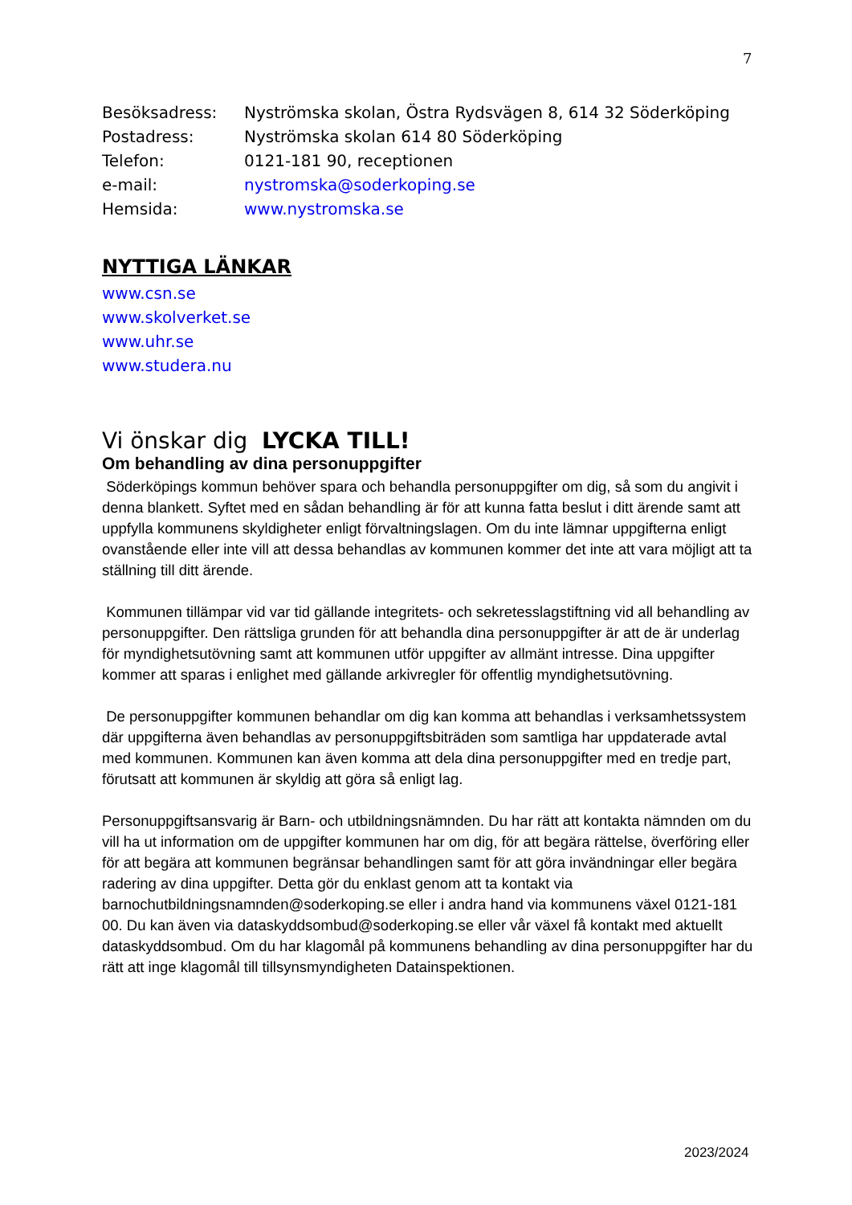7
| Besöksadress: | Nyströmska skolan, Östra Rydsvägen 8, 614 32 Söderköping |
| Postadress: | Nyströmska skolan 614 80 Söderköping |
| Telefon: | 0121-181 90, receptionen |
| e-mail: | nystromska@soderkoping.se |
| Hemsida: | www.nystromska.se |
NYTTIGA LÄNKAR
www.csn.se
www.skolverket.se
www.uhr.se
www.studera.nu
Vi önskar dig LYCKA TILL!
Om behandling av dina personuppgifter
Söderköpings kommun behöver spara och behandla personuppgifter om dig, så som du angivit i denna blankett. Syftet med en sådan behandling är för att kunna fatta beslut i ditt ärende samt att uppfylla kommunens skyldigheter enligt förvaltningslagen. Om du inte lämnar uppgifterna enligt ovanstående eller inte vill att dessa behandlas av kommunen kommer det inte att vara möjligt att ta ställning till ditt ärende.
Kommunen tillämpar vid var tid gällande integritets- och sekretesslagstiftning vid all behandling av personuppgifter. Den rättsliga grunden för att behandla dina personuppgifter är att de är underlag för myndighetsutövning samt att kommunen utför uppgifter av allmänt intresse. Dina uppgifter kommer att sparas i enlighet med gällande arkivregler för offentlig myndighetsutövning.
De personuppgifter kommunen behandlar om dig kan komma att behandlas i verksamhetssystem där uppgifterna även behandlas av personuppgiftsbiträden som samtliga har uppdaterade avtal med kommunen. Kommunen kan även komma att dela dina personuppgifter med en tredje part, förutsatt att kommunen är skyldig att göra så enligt lag.
Personuppgiftsansvarig är Barn- och utbildningsnämnden. Du har rätt att kontakta nämnden om du vill ha ut information om de uppgifter kommunen har om dig, för att begära rättelse, överföring eller för att begära att kommunen begränsar behandlingen samt för att göra invändningar eller begära radering av dina uppgifter. Detta gör du enklast genom att ta kontakt via barnochutbildningsnamnden@soderkoping.se eller i andra hand via kommunens växel 0121-181 00. Du kan även via dataskyddsombud@soderkoping.se eller vår växel få kontakt med aktuellt dataskyddsombud. Om du har klagomål på kommunens behandling av dina personuppgifter har du rätt att inge klagomål till tillsynsmyndigheten Datainspektionen.
2023/2024